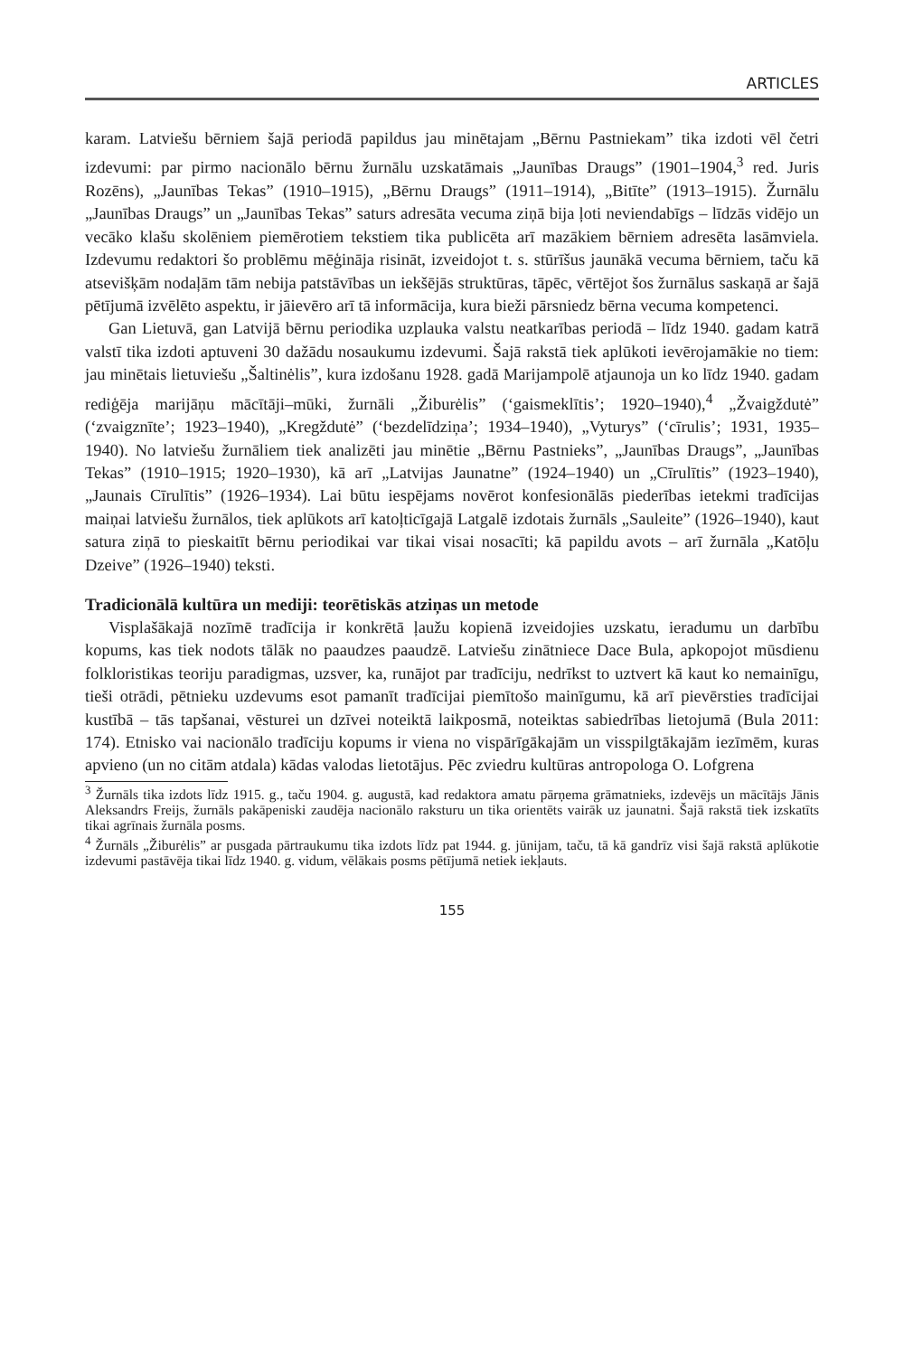ARTICLES
karam. Latviešu bērniem šajā periodā papildus jau minētajam „Bērnu Pastniekam” tika izdoti vēl četri izdevumi: par pirmo nacionālo bērnu žurnālu uzskatāmais „Jaunības Draugs” (1901–1904,<sup>3</sup> red. Juris Rozēns), „Jaunības Tekas” (1910–1915), „Bērnu Draugs” (1911–1914), „Bitīte” (1913–1915). Žurnālu „Jaunības Draugs” un „Jaunības Tekas” saturs adresāta vecuma ziņā bija ļoti neviendabīgs – līdzās vidējo un vecāko klašu skolēniem piemērotiem tekstiem tika publicēta arī mazākiem bērniem adresēta lasāmviela. Izdevumu redaktori šo problēmu mēģināja risināt, izveidojot t. s. stūrīšus jaunākā vecuma bērniem, taču kā atsevišķām nodaļām tām nebija patstāvības un iekšējās struktūras, tāpēc, vērtējot šos žurnālus saskaņā ar šajā pētījumā izvēlēto aspektu, ir jāievēro arī tā informācija, kura bieži pārsniedz bērna vecuma kompetenci.
Gan Lietuvā, gan Latvijā bērnu periodika uzplauka valstu neatkarības periodā – līdz 1940. gadam katrā valstī tika izdoti aptuveni 30 dažādu nosaukumu izdevumi. Šajā rakstā tiek aplūkoti ievērojamākie no tiem: jau minētais lietuviešu „Šaltinėlis”, kura izdošanu 1928. gadā Marijampolē atjaunoja un ko līdz 1940. gadam rediģēja marijāņu mācītāji–mūki, žurnāli „Žiburėlis” (‘gaismeklītis’; 1920–1940),<sup>4</sup> „Žvaigždutė” (‘zvaigznīte’; 1923–1940), „Kregždutė” (‘bezdelīdziņa’; 1934–1940), „Vyturys” (‘cīrulis’; 1931, 1935–1940). No latviešu žurnāliem tiek analizēti jau minētie „Bērnu Pastnieks”, „Jaunības Draugs”, „Jaunības Tekas” (1910–1915; 1920–1930), kā arī „Latvijas Jaunatne” (1924–1940) un „Cīrulītis” (1923–1940), „Jaunais Cīrulītis” (1926–1934). Lai būtu iespējams novērot konfesionālās piederības ietekmi tradīcijas maiņai latviešu žurnālos, tiek aplūkots arī katoļticīgajā Latgalē izdotais žurnāls „Sauleite” (1926–1940), kaut satura ziņā to pieskaitīt bērnu periodikai var tikai visai nosacīti; kā papildu avots – arī žurnāla „Katōļu Dzeive” (1926–1940) teksti.
Tradicionālā kultūra un mediji: teorētiskās atziņas un metode
Visplašākajā nozīmē tradīcija ir konkrētā ļaužu kopienā izveidojies uzskatu, ieradumu un darbību kopums, kas tiek nodots tālāk no paaudzes paaudzē. Latviešu zinātniece Dace Bula, apkopojot mūsdienu folkloristikas teoriju paradigmas, uzsver, ka, runājot par tradīciju, nedrīkst to uztvert kā kaut ko nemainīgu, tieši otrādi, pētnieku uzdevums esot pamanīt tradīcijai piemītošo mainīgumu, kā arī pievērsties tradīcijai kustībā – tās tapšanai, vēsturei un dzīvei noteiktā laikposmā, noteiktas sabiedrības lietojumā (Bula 2011: 174). Etnisko vai nacionālo tradīciju kopums ir viena no vispārīgākajām un visspilgtākajām iezīmēm, kuras apvieno (un no citām atdala) kādas valodas lietotājus. Pēc zviedru kultūras antropologa O. Lofgrena
<sup>3</sup> Žurnāls tika izdots līdz 1915. g., taču 1904. g. augustā, kad redaktora amatu pārņema grāmatnieks, izdevējs un mācītājs Jānis Aleksandrs Freijs, žurnāls pakāpeniski zaudēja nacionālo raksturu un tika orientēts vairāk uz jaunatni. Šajā rakstā tiek izskatīts tikai agrīnais žurnāla posms.
<sup>4</sup> Žurnāls „Žiburėlis” ar pusgada pārtraukumu tika izdots līdz pat 1944. g. jūnijam, taču, tā kā gandrīz visi šajā rakstā aplūkotie izdevumi pastāvēja tikai līdz 1940. g. vidum, vēlākais posms pētījumā netiek iekļauts.
155